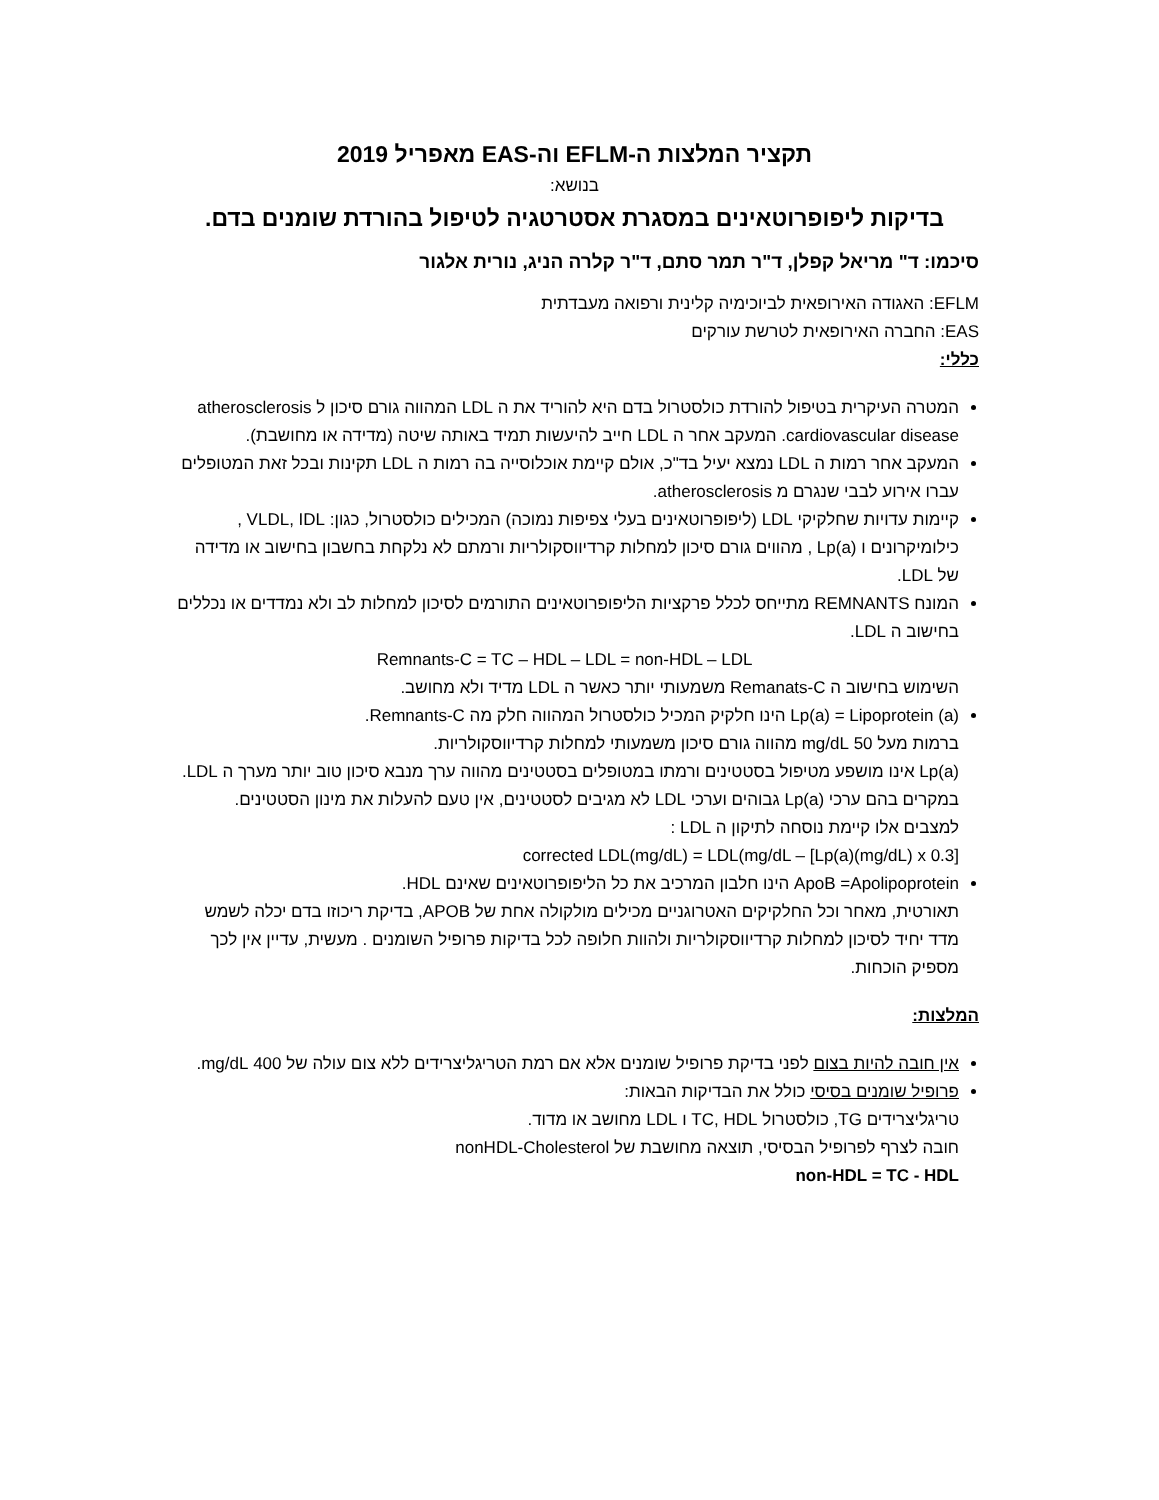תקציר המלצות ה-EFLM וה-EAS מאפריל 2019
בנושא:
בדיקות ליפופרוטאינים במסגרת אסטרטגיה לטיפול בהורדת שומנים בדם.
סיכמו: ד" מריאל קפלן, ד"ר תמר סתם, ד"ר קלרה הניג, נורית אלגור
EFLM: האגודה האירופאית לביוכימיה קלינית ורפואה מעבדתית
EAS: החברה האירופאית לטרשת עורקים
כללי:
המטרה העיקרית בטיפול להורדת כולסטרול בדם היא להוריד את ה LDL המהווה גורם סיכון ל atherosclerosis cardiovascular disease. המעקב אחר ה LDL חייב להיעשות תמיד באותה שיטה (מדידה או מחושבת).
המעקב אחר רמות ה LDL נמצא יעיל בד"כ, אולם קיימת אוכלוסייה בה רמות ה LDL תקינות ובכל זאת המטופלים עברו אירוע לבבי שנגרם מ atherosclerosis.
קיימות עדויות שחלקיקי LDL (ליפופרוטאינים בעלי צפיפות נמוכה) המכילים כולסטרול, כגון: VLDL, IDL , כילומיקרונים ו Lp(a) , מהווים גורם סיכון למחלות קרדיווסקולריות ורמתם לא נלקחת בחשבון בחישוב או מדידה של LDL.
המונח REMNANTS מתייחס לכלל פרקציות הליפופרוטאינים התורמים לסיכון למחלות לב ולא נמדדים או נכללים בחישוב ה LDL.
Remnants-C = TC – HDL – LDL = non-HDL – LDL
השימוש בחישוב ה Remanats-C משמעותי יותר כאשר ה LDL מדיד ולא מחושב.
Lp(a) = Lipoprotein (a) הינו חלקיק המכיל כולסטרול המהווה חלק מה Remnants-C.
ברמות מעל 50 mg/dL מהווה גורם סיכון משמעותי למחלות קרדיווסקולריות.
Lp(a) אינו מושפע מטיפול בסטטינים ורמתו במטופלים בסטטינים מהווה ערך מנבא סיכון טוב יותר מערך ה LDL.
במקרים בהם ערכי Lp(a) גבוהים וערכי LDL לא מגיבים לסטטינים, אין טעם להעלות את מינון הסטטינים.
למצבים אלו קיימת נוסחה לתיקון ה LDL :
corrected LDL(mg/dL) = LDL(mg/dL – [Lp(a)(mg/dL) x 0.3]
ApoB =Apolipoprotein הינו חלבון המרכיב את כל הליפופרוטאינים שאינם HDL.
תאורטית, מאחר וכל החלקיקים האטרוגניים מכילים מולקולה אחת של APOB, בדיקת ריכוזו בדם יכלה לשמש מדד יחיד לסיכון למחלות קרדיווסקולריות ולהוות חלופה לכל בדיקות פרופיל השומנים . מעשית, עדיין אין לכך מספיק הוכחות.
המלצות:
אין חובה להיות בצום לפני בדיקת פרופיל שומנים אלא אם רמת הטריגליצרידים ללא צום עולה של 400 mg/dL.
פרופיל שומנים בסיסי כולל את הבדיקות הבאות:
טריגליצרידים TG, כולסטרול TC, HDL ו LDL מחושב או מדוד.
חובה לצרף לפרופיל הבסיסי, תוצאה מחושבת של nonHDL-Cholesterol
non-HDL = TC - HDL